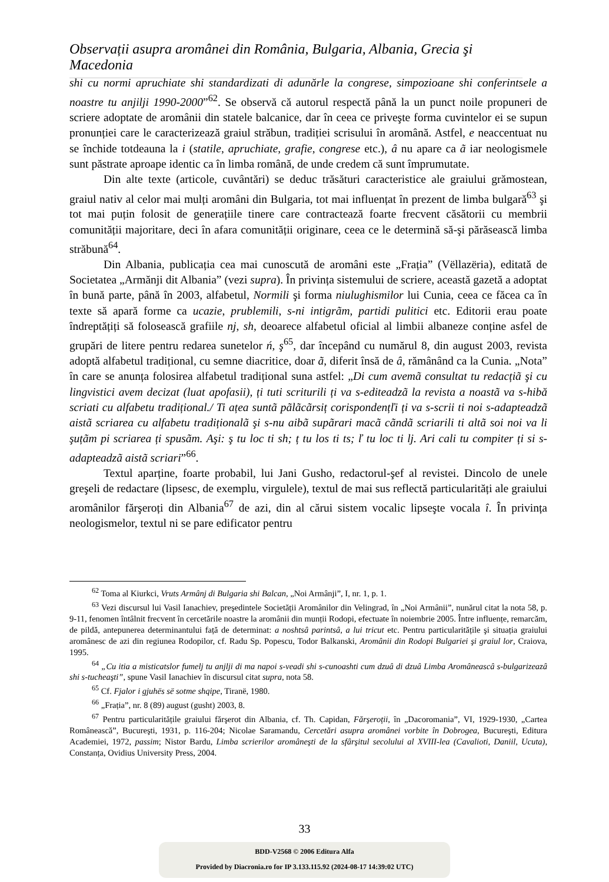Observații asupra aromânei din România, Bulgaria, Albania, Grecia şi Macedonia
shi cu normi apruchiate shi standardizati di adunărle la congrese, simpozioane shi conferintsele a noastre tu anjilji 1990-2000”<sup>62</sup>. Se observă că autorul respectă până la un punct noile propuneri de scriere adoptate de aromânii din statele balcanice, dar în ceea ce priveşte forma cuvintelor ei se supun pronunției care le caracterizează graiul străbun, tradiției scrisului în aromână. Astfel, e neaccentuat nu se închide totdeauna la i (statile, apruchiate, grafie, congrese etc.), â nu apare ca ã iar neologismele sunt păstrate aproape identic ca în limba română, de unde credem că sunt împrumutate.
Din alte texte (articole, cuvântări) se deduc trăsături caracteristice ale graiului grămostean, graiul nativ al celor mai mulți aromâni din Bulgaria, tot mai influențat în prezent de limba bulgară<sup>63</sup> şi tot mai puțin folosit de generațiile tinere care contractează foarte frecvent căsătorii cu membrii comunității majoritare, deci în afara comunității originare, ceea ce le determină să-şi părăsească limba străbună<sup>64</sup>.
Din Albania, publicația cea mai cunoscută de aromâni este „Frația” (Vëllazëria), editată de Societatea „Armănji dit Albania” (vezi supra). În privința sistemului de scriere, această gazetă a adoptat în bună parte, până în 2003, alfabetul, Normili şi forma niulughismilor lui Cunia, ceea ce făcea ca în texte să apară forme ca ucazie, prublemili, s-ni intigrãm, partidi pulitici etc. Editorii erau poate îndreptățiți să folosească grafiile nj, sh, deoarece alfabetul oficial al limbii albaneze conține asfel de grupări de litere pentru redarea sunetelor ń, ş<sup>65</sup>, dar începând cu numărul 8, din august 2003, revista adoptă alfabetul tradițional, cu semne diacritice, doar ã, diferit însă de â, rămânând ca la Cunia. „Nota” în care se anunța folosirea alfabetul tradițional suna astfel: „Di cum avemã consultat tu redacțiã şi cu lingvistici avem decizat (luat apofasii), ți tuti scriturili ți va s-editeadzã la revista a noastã va s-hibă scriati cu alfabetu tradițional./ Ti ațea suntã pãlãcãrsiț corispondențľi ți va s-scrii ti noi s-adapteadzã aistã scriarea cu alfabetu tradiționalã şi s-nu aibã supãrari macã cãndã scriarili ti altã soi noi va li şuțãm pi scriarea ți spusãm. Aşi: ş tu loc ti sh; ț tu los ti ts; ľ tu loc ti lj. Ari cali tu compiter ți si s-adapteadzã aistã scriari”<sup>66</sup>.
Textul aparține, foarte probabil, lui Jani Gusho, redactorul-şef al revistei. Dincolo de unele greşeli de redactare (lipsesc, de exemplu, virgulele), textul de mai sus reflectă particularități ale graiului aromânilor fărşeroți din Albania<sup>67</sup> de azi, din al cărui sistem vocalic lipseşte vocala î. În privința neologismelor, textul ni se pare edificator pentru
<sup>62</sup> Toma al Kiurkci, Vruts Armânj di Bulgaria shi Balcan, „Noi Armânji”, I, nr. 1, p. 1.
<sup>63</sup> Vezi discursul lui Vasil Ianachiev, preşedintele Societății Aromânilor din Velingrad, în „Noi Armânii”, nunărul citat la nota 58, p. 9-11, fenomen întâlnit frecvent în cercetările noastre la aromânii din munții Rodopi, efectuate în noiembrie 2005. Între influențe, remarcăm, de pildă, antepunerea determinantului față de determinat: a noshtsâ parintsâ, a lui tricut etc. Pentru particularitățile şi situația graiului aromânesc de azi din regiunea Rodopilor, cf. Radu Sp. Popescu, Todor Balkanski, Aromânii din Rodopi Bulgariei şi graiul lor, Craiova, 1995.
<sup>64</sup> „Cu itia a misticatslor fumelj tu anjlji di ma napoi s-veadi shi s-cunoashti cum dzuâ di dzuâ Limba Aromâneascâ s-bulgarizeazâ shi s-tucheaşti”, spune Vasil Ianachiev în discursul citat supra, nota 58.
<sup>65</sup> Cf. Fjalor i gjuhës së sotme shqipe, Tiranë, 1980.
<sup>66</sup> „Frația”, nr. 8 (89) august (gusht) 2003, 8.
<sup>67</sup> Pentru particularitățile graiului fărşerot din Albania, cf. Th. Capidan, Fărşeroții, în „Dacoromania”, VI, 1929-1930, „Cartea Românească”, Bucureşti, 1931, p. 116-204; Nicolae Saramandu, Cercetări asupra aromânei vorbite în Dobrogea, Bucureşti, Editura Academiei, 1972, passim; Nistor Bardu, Limba scrierilor aromâneşti de la sfârşitul secolului al XVIII-lea (Cavalioti, Daniil, Ucuta), Constanța, Ovidius University Press, 2004.
33
BDD-V2568 © 2006 Editura Alfa
Provided by Diacronia.ro for IP 3.133.115.92 (2024-08-17 14:39:02 UTC)